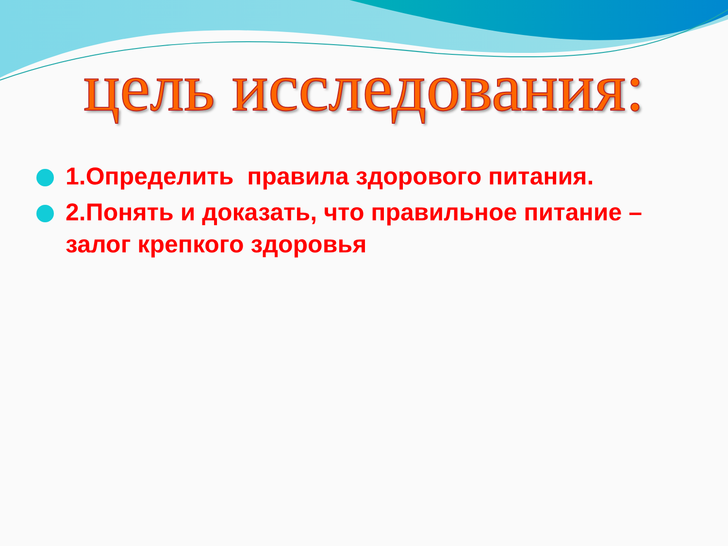цель исследования:
1.Определить правила здорового питания.
2.Понять и доказать, что правильное питание – залог крепкого здоровья